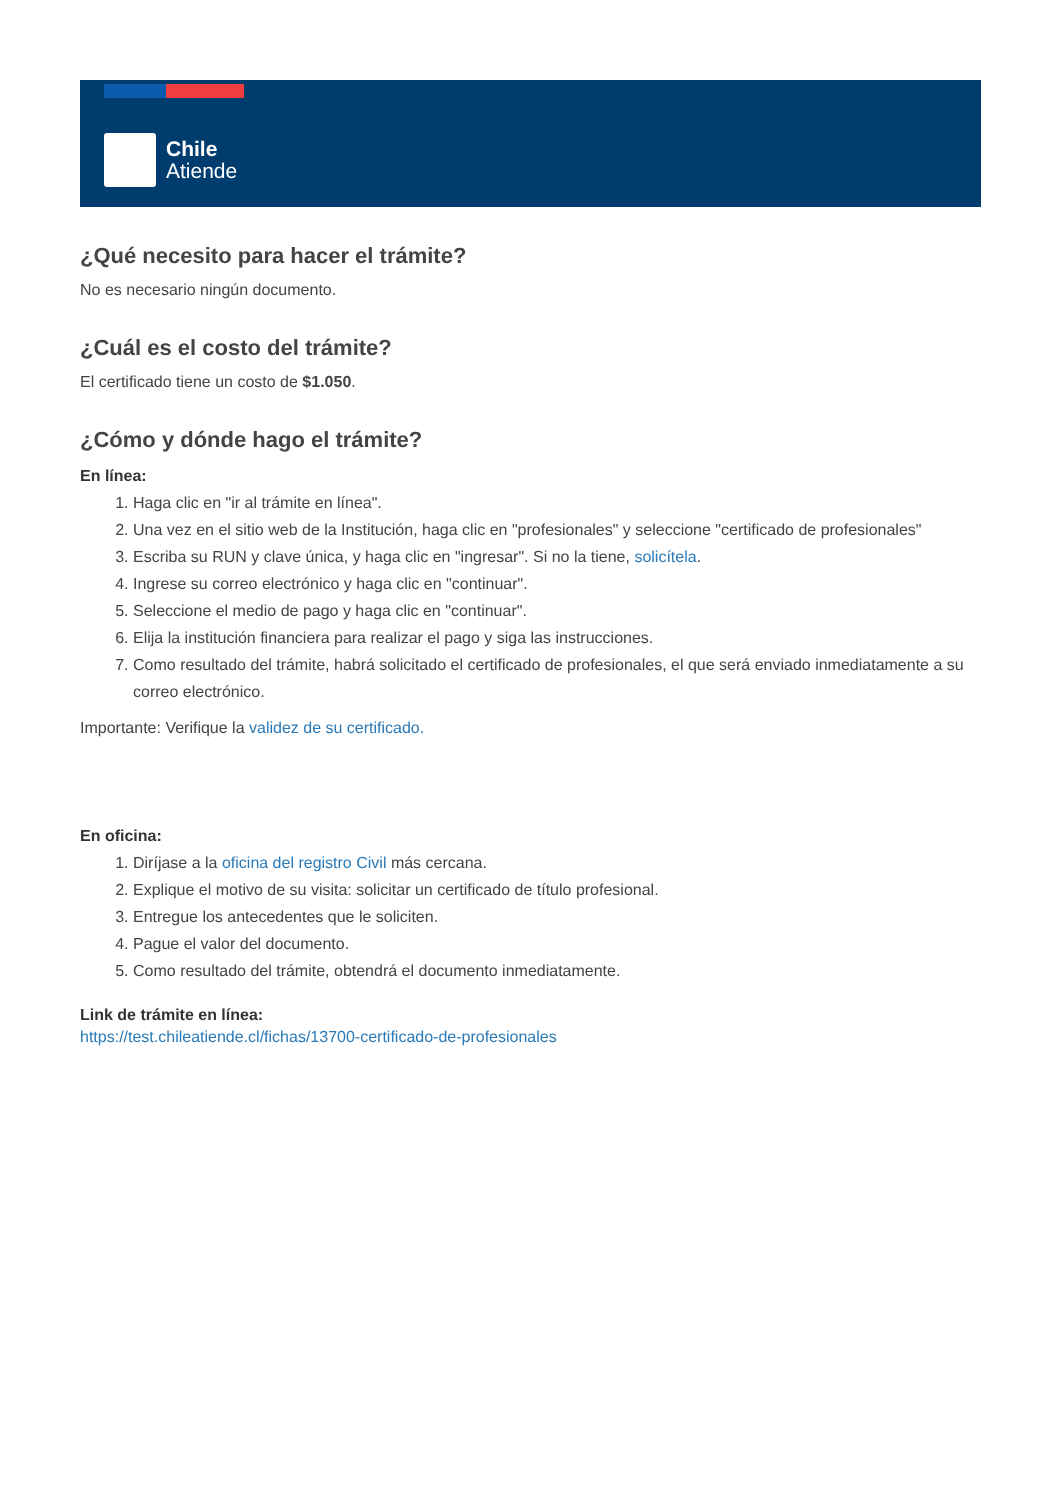Chile
Atiende
¿Qué necesito para hacer el trámite?
No es necesario ningún documento.
¿Cuál es el costo del trámite?
El certificado tiene un costo de $1.050.
¿Cómo y dónde hago el trámite?
En línea:
1. Haga clic en "ir al trámite en línea".
2. Una vez en el sitio web de la Institución, haga clic en "profesionales" y seleccione "certificado de profesionales"
3. Escriba su RUN y clave única, y haga clic en "ingresar". Si no la tiene, solicítela.
4. Ingrese su correo electrónico y haga clic en "continuar".
5. Seleccione el medio de pago y haga clic en "continuar".
6. Elija la institución financiera para realizar el pago y siga las instrucciones.
7. Como resultado del trámite, habrá solicitado el certificado de profesionales, el que será enviado inmediatamente a su correo electrónico.
Importante: Verifique la validez de su certificado.
En oficina:
1. Diríjase a la oficina del registro Civil más cercana.
2. Explique el motivo de su visita: solicitar un certificado de título profesional.
3. Entregue los antecedentes que le soliciten.
4. Pague el valor del documento.
5. Como resultado del trámite, obtendrá el documento inmediatamente.
Link de trámite en línea:
https://test.chileatiende.cl/fichas/13700-certificado-de-profesionales